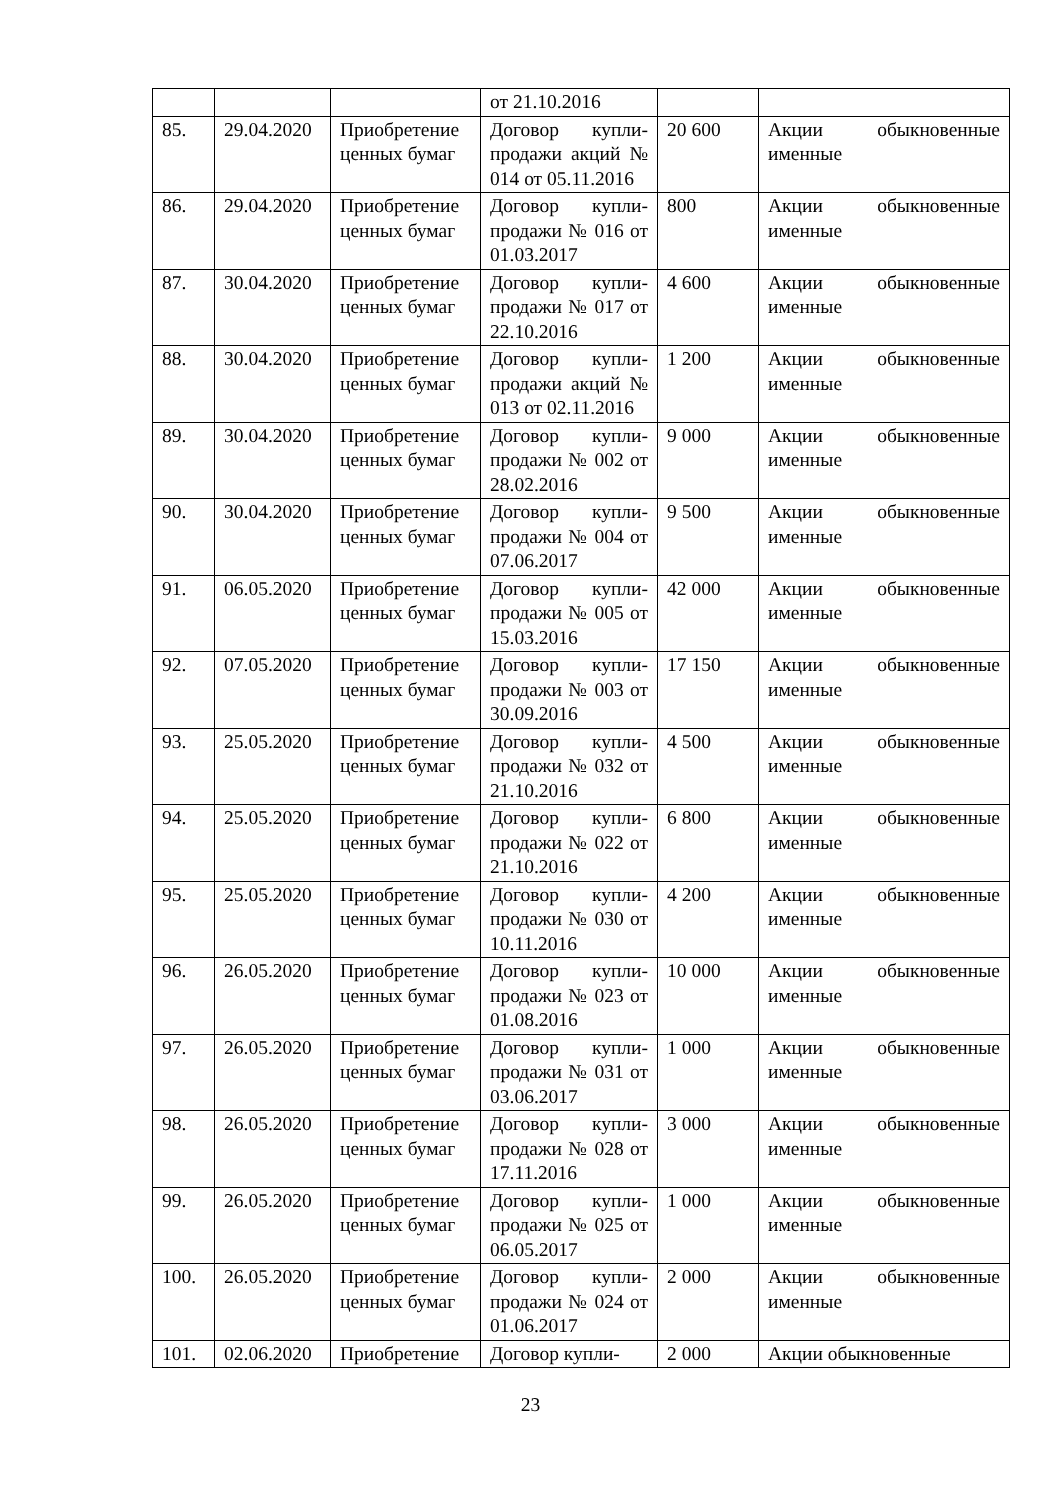| | | | от 21.10.2016 | | |
| 85. | 29.04.2020 | Приобретение ценных бумаг | Договор купли-продажи акций № 014 от 05.11.2016 | 20 600 | Акции обыкновенные именные |
| 86. | 29.04.2020 | Приобретение ценных бумаг | Договор купли-продажи № 016 от 01.03.2017 | 800 | Акции обыкновенные именные |
| 87. | 30.04.2020 | Приобретение ценных бумаг | Договор купли-продажи № 017 от 22.10.2016 | 4 600 | Акции обыкновенные именные |
| 88. | 30.04.2020 | Приобретение ценных бумаг | Договор купли-продажи акций № 013 от 02.11.2016 | 1 200 | Акции обыкновенные именные |
| 89. | 30.04.2020 | Приобретение ценных бумаг | Договор купли-продажи № 002 от 28.02.2016 | 9 000 | Акции обыкновенные именные |
| 90. | 30.04.2020 | Приобретение ценных бумаг | Договор купли-продажи № 004 от 07.06.2017 | 9 500 | Акции обыкновенные именные |
| 91. | 06.05.2020 | Приобретение ценных бумаг | Договор купли-продажи № 005 от 15.03.2016 | 42 000 | Акции обыкновенные именные |
| 92. | 07.05.2020 | Приобретение ценных бумаг | Договор купли-продажи № 003 от 30.09.2016 | 17 150 | Акции обыкновенные именные |
| 93. | 25.05.2020 | Приобретение ценных бумаг | Договор купли-продажи № 032 от 21.10.2016 | 4 500 | Акции обыкновенные именные |
| 94. | 25.05.2020 | Приобретение ценных бумаг | Договор купли-продажи № 022 от 21.10.2016 | 6 800 | Акции обыкновенные именные |
| 95. | 25.05.2020 | Приобретение ценных бумаг | Договор купли-продажи № 030 от 10.11.2016 | 4 200 | Акции обыкновенные именные |
| 96. | 26.05.2020 | Приобретение ценных бумаг | Договор купли-продажи № 023 от 01.08.2016 | 10 000 | Акции обыкновенные именные |
| 97. | 26.05.2020 | Приобретение ценных бумаг | Договор купли-продажи № 031 от 03.06.2017 | 1 000 | Акции обыкновенные именные |
| 98. | 26.05.2020 | Приобретение ценных бумаг | Договор купли-продажи № 028 от 17.11.2016 | 3 000 | Акции обыкновенные именные |
| 99. | 26.05.2020 | Приобретение ценных бумаг | Договор купли-продажи № 025 от 06.05.2017 | 1 000 | Акции обыкновенные именные |
| 100. | 26.05.2020 | Приобретение ценных бумаг | Договор купли-продажи № 024 от 01.06.2017 | 2 000 | Акции обыкновенные именные |
| 101. | 02.06.2020 | Приобретение | Договор купли- | 2 000 | Акции обыкновенные |
23